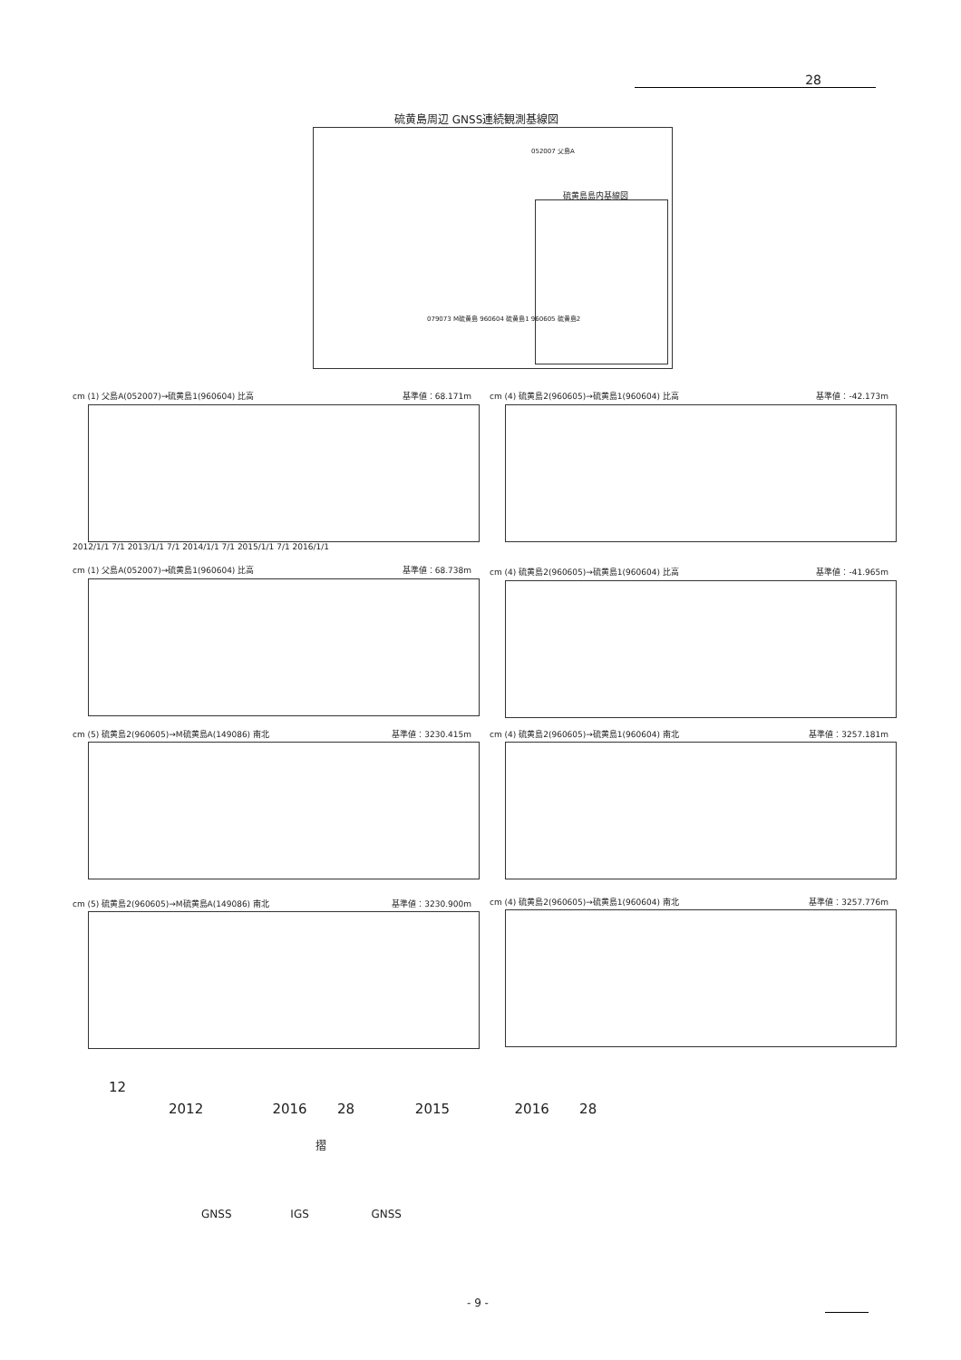28
硫黄島周辺 GNSS連続観測基線図
052007 父島A
079073 M硫黄島 960604 硫黄島1 960605 硫黄島2
硫黄島島内基線図
cm (1) 父島A(052007)→硫黄島1(960604) 比高 基準値：68.171m
2012/1/1 7/1 2013/1/1 7/1 2014/1/1 7/1 2015/1/1 7/1 2016/1/1
cm (4) 硫黄島2(960605)→硫黄島1(960604) 比高 基準値：-42.173m
cm (1) 父島A(052007)→硫黄島1(960604) 比高 基準値：68.738m cm (4) 硫黄島2(960605)→硫黄島1(960604) 比高 基準値：-41.965m
cm (5) 硫黄島2(960605)→M硫黄島A(149086) 南北 基準値：3230.415m cm (4) 硫黄島2(960605)→硫黄島1(960604) 南北 基準値：3257.181m
cm (5) 硫黄島2(960605)→M硫黄島A(149086) 南北 基準値：3230.900m cm (4) 硫黄島2(960605)→硫黄島1(960604) 南北 基準値：3257.776m
12
2012 2016 28 2015 2016 28
摺
GNSS IGS GNSS
- 9 -